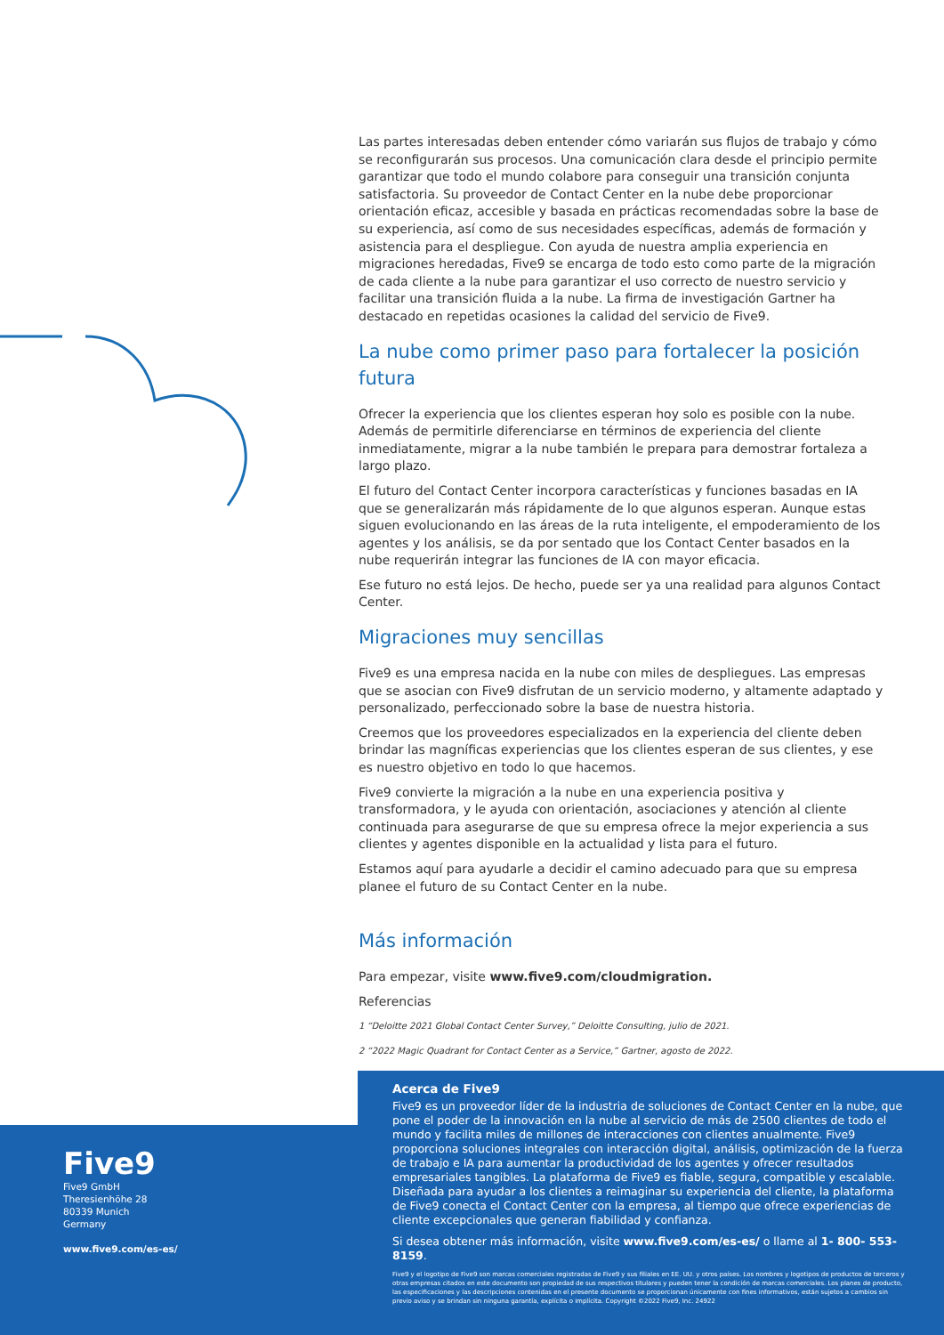Las partes interesadas deben entender cómo variarán sus flujos de trabajo y cómo se reconfigurarán sus procesos. Una comunicación clara desde el principio permite garantizar que todo el mundo colabore para conseguir una transición conjunta satisfactoria. Su proveedor de Contact Center en la nube debe proporcionar orientación eficaz, accesible y basada en prácticas recomendadas sobre la base de su experiencia, así como de sus necesidades específicas, además de formación y asistencia para el despliegue. Con ayuda de nuestra amplia experiencia en migraciones heredadas, Five9 se encarga de todo esto como parte de la migración de cada cliente a la nube para garantizar el uso correcto de nuestro servicio y facilitar una transición fluida a la nube. La firma de investigación Gartner ha destacado en repetidas ocasiones la calidad del servicio de Five9.
La nube como primer paso para fortalecer la posición futura
Ofrecer la experiencia que los clientes esperan hoy solo es posible con la nube. Además de permitirle diferenciarse en términos de experiencia del cliente inmediatamente, migrar a la nube también le prepara para demostrar fortaleza a largo plazo.
El futuro del Contact Center incorpora características y funciones basadas en IA que se generalizarán más rápidamente de lo que algunos esperan. Aunque estas siguen evolucionando en las áreas de la ruta inteligente, el empoderamiento de los agentes y los análisis, se da por sentado que los Contact Center basados en la nube requerirán integrar las funciones de IA con mayor eficacia.
Ese futuro no está lejos. De hecho, puede ser ya una realidad para algunos Contact Center.
Migraciones muy sencillas
Five9 es una empresa nacida en la nube con miles de despliegues. Las empresas que se asocian con Five9 disfrutan de un servicio moderno, y altamente adaptado y personalizado, perfeccionado sobre la base de nuestra historia.
Creemos que los proveedores especializados en la experiencia del cliente deben brindar las magníficas experiencias que los clientes esperan de sus clientes, y ese es nuestro objetivo en todo lo que hacemos.
Five9 convierte la migración a la nube en una experiencia positiva y transformadora, y le ayuda con orientación, asociaciones y atención al cliente continuada para asegurarse de que su empresa ofrece la mejor experiencia a sus clientes y agentes disponible en la actualidad y lista para el futuro.
Estamos aquí para ayudarle a decidir el camino adecuado para que su empresa planee el futuro de su Contact Center en la nube.
Más información
Para empezar, visite www.five9.com/cloudmigration.
Referencias
1 “Deloitte 2021 Global Contact Center Survey,” Deloitte Consulting, julio de 2021.
2 “2022 Magic Quadrant for Contact Center as a Service,” Gartner, agosto de 2022.
Acerca de Five9
Five9 es un proveedor líder de la industria de soluciones de Contact Center en la nube, que pone el poder de la innovación en la nube al servicio de más de 2500 clientes de todo el mundo y facilita miles de millones de interacciones con clientes anualmente. Five9 proporciona soluciones integrales con interacción digital, análisis, optimización de la fuerza de trabajo e IA para aumentar la productividad de los agentes y ofrecer resultados empresariales tangibles. La plataforma de Five9 es fiable, segura, compatible y escalable. Diseñada para ayudar a los clientes a reimaginar su experiencia del cliente, la plataforma de Five9 conecta el Contact Center con la empresa, al tiempo que ofrece experiencias de cliente excepcionales que generan fiabilidad y confianza.
Si desea obtener más información, visite www.five9.com/es-es/ o llame al 1- 800- 553- 8159.
Five9 y el logotipo de Five9 son marcas comerciales registradas de Five9 y sus filiales en EE. UU. y otros países. Los nombres y logotipos de productos de terceros y otras empresas citados en este documento son propiedad de sus respectivos titulares y pueden tener la condición de marcas comerciales. Los planes de producto, las especificaciones y las descripciones contenidas en el presente documento se proporcionan únicamente con fines informativos, están sujetos a cambios sin previo aviso y se brindan sin ninguna garantía, explícita o implícita. Copyright ©2022 Five9, Inc. 24922
Five9
Five9 GmbH
Theresienhöhe 28
80339 Munich
Germany
www.five9.com/es-es/